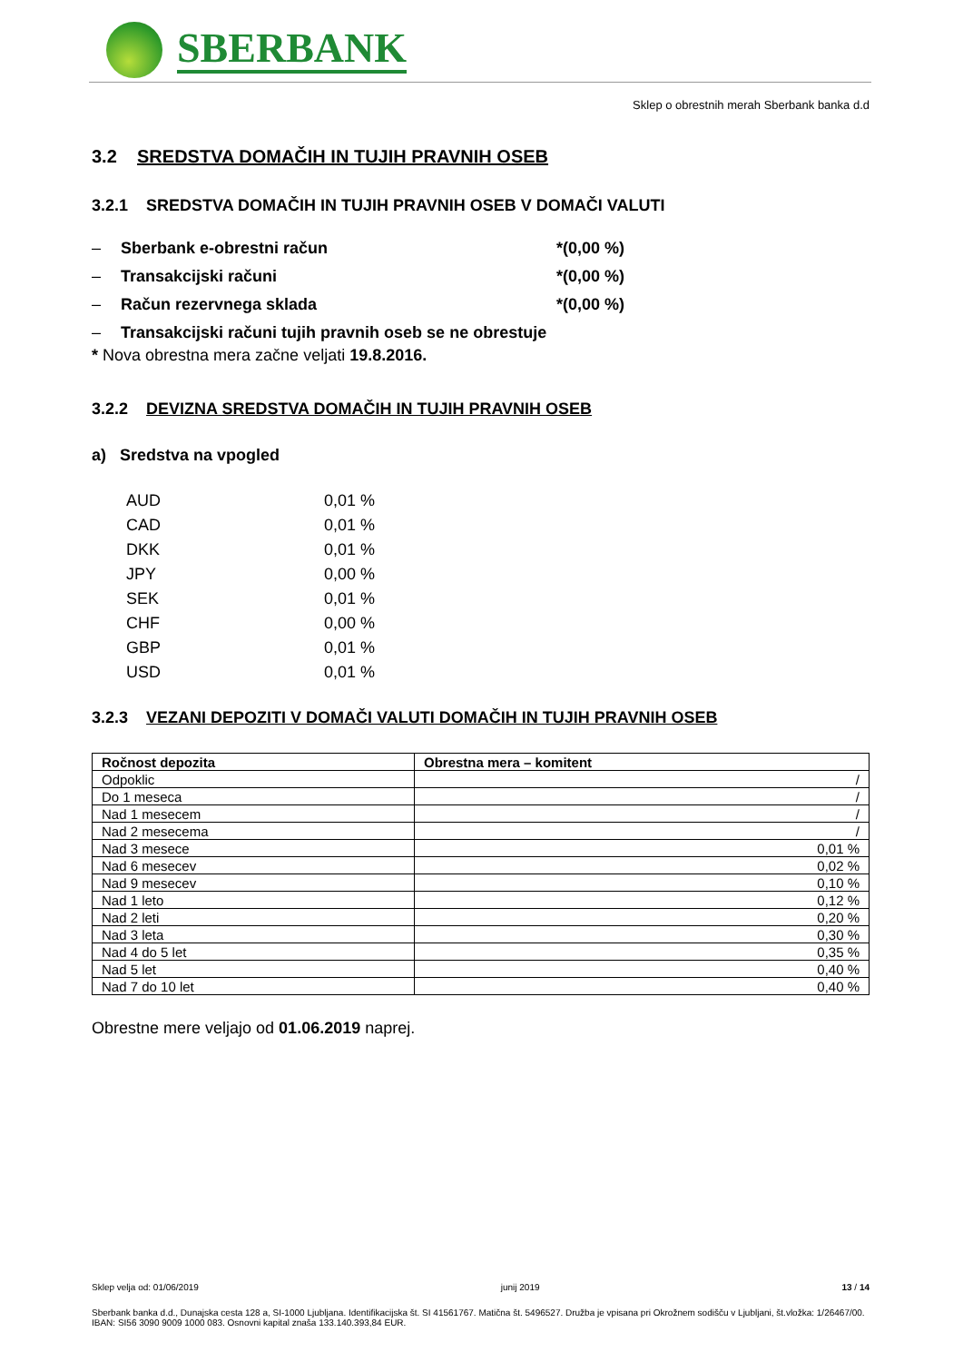SBERBANK
Sklep o obrestnih merah Sberbank banka d.d
3.2 SREDSTVA DOMAČIH IN TUJIH PRAVNIH OSEB
3.2.1 SREDSTVA DOMAČIH IN TUJIH PRAVNIH OSEB V DOMAČI VALUTI
– Sberbank e-obrestni račun *(0,00 %)
– Transakcijski računi *(0,00 %)
– Račun rezervnega sklada *(0,00 %)
– Transakcijski računi tujih pravnih oseb se ne obrestuje
* Nova obrestna mera začne veljati 19.8.2016.
3.2.2 DEVIZNA SREDSTVA DOMAČIH IN TUJIH PRAVNIH OSEB
a) Sredstva na vpogled
| AUD | 0,01 % |
| CAD | 0,01 % |
| DKK | 0,01 % |
| JPY | 0,00 % |
| SEK | 0,01 % |
| CHF | 0,00 % |
| GBP | 0,01 % |
| USD | 0,01 % |
3.2.3 VEZANI DEPOZITI V DOMAČI VALUTI DOMAČIH IN TUJIH PRAVNIH OSEB
| Ročnost depozita | Obrestna mera – komitent |
| --- | --- |
| Odpoklic | / |
| Do 1 meseca | / |
| Nad 1 mesecem | / |
| Nad 2 mesecema | / |
| Nad 3 mesece | 0,01 % |
| Nad 6 mesecev | 0,02 % |
| Nad 9 mesecev | 0,10 % |
| Nad 1 leto | 0,12 % |
| Nad 2 leti | 0,20 % |
| Nad 3 leta | 0,30 % |
| Nad 4 do 5 let | 0,35 % |
| Nad 5 let | 0,40 % |
| Nad 7 do 10 let | 0,40 % |
Obrestne mere veljajo od 01.06.2019 naprej.
Sklep velja od: 01/06/2019 junij 2019 13 / 14
Sberbank banka d.d., Dunajska cesta 128 a, SI-1000 Ljubljana. Identifikacijska št. SI 41561767. Matična št. 5496527. Družba je vpisana pri Okrožnem sodišču v Ljubljani, št.vložka: 1/26467/00. IBAN: SI56 3090 9009 1000 083. Osnovni kapital znaša 133.140.393,84 EUR.